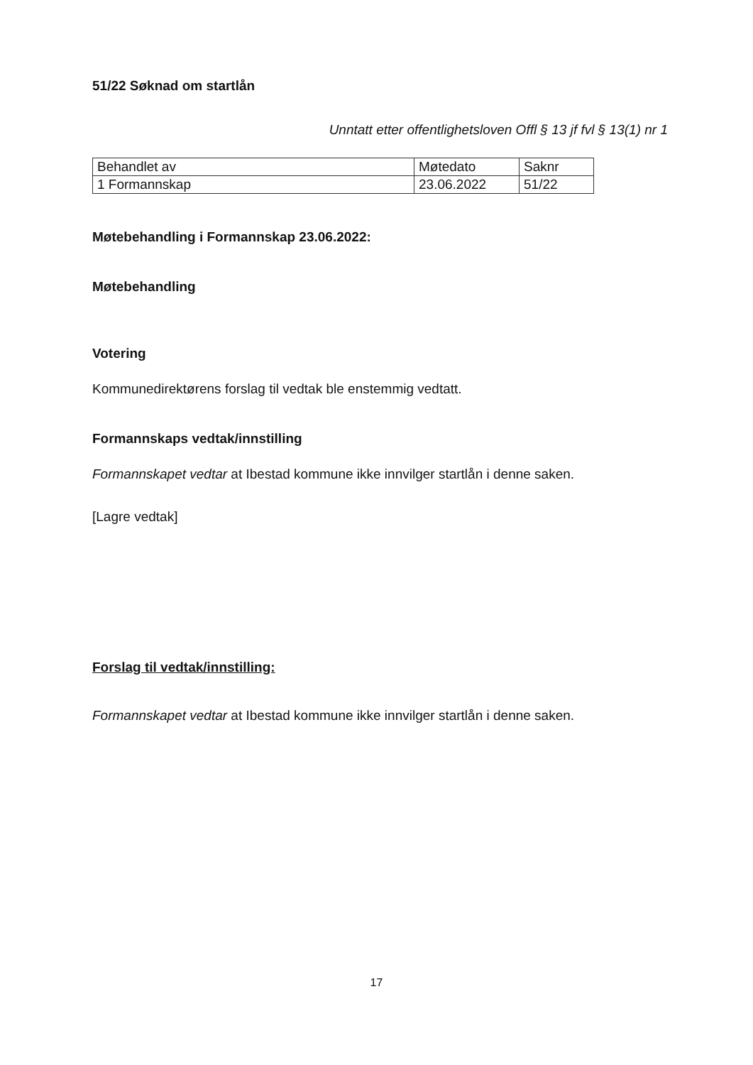51/22 Søknad om startlån
Unntatt etter offentlighetsloven Offl § 13 jf fvl § 13(1) nr 1
| Behandlet av | Møtedato | Saknr |
| 1 Formannskap | 23.06.2022 | 51/22 |
Møtebehandling i Formannskap 23.06.2022:
Møtebehandling
Votering
Kommunedirektørens forslag til vedtak ble enstemmig vedtatt.
Formannskaps vedtak/innstilling
Formannskapet vedtar at Ibestad kommune ikke innvilger startlån i denne saken.
[Lagre vedtak]
Forslag til vedtak/innstilling:
Formannskapet vedtar at Ibestad kommune ikke innvilger startlån i denne saken.
17